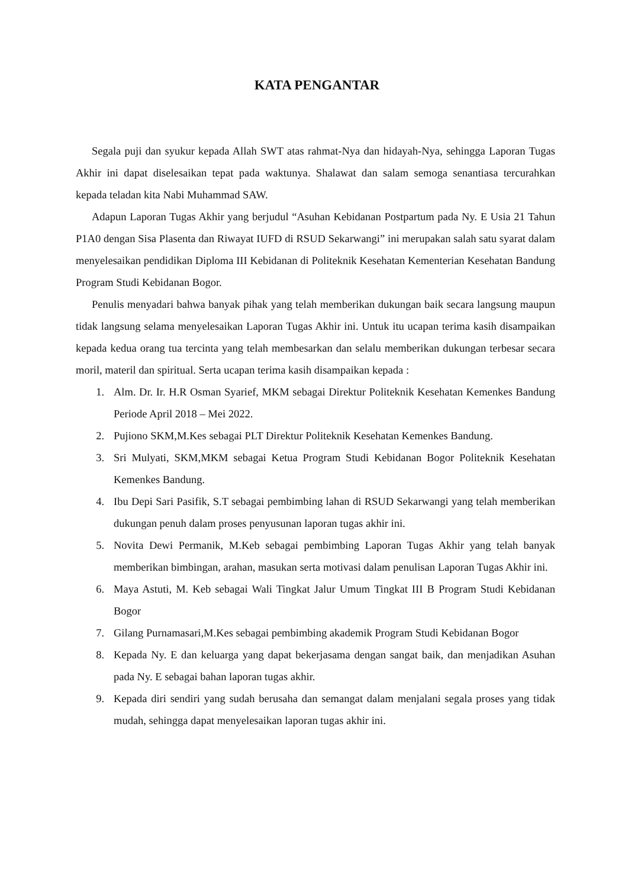KATA PENGANTAR
Segala puji dan syukur kepada Allah SWT atas rahmat-Nya dan hidayah-Nya, sehingga Laporan Tugas Akhir ini dapat diselesaikan tepat pada waktunya. Shalawat dan salam semoga senantiasa tercurahkan kepada teladan kita Nabi Muhammad SAW.
Adapun Laporan Tugas Akhir yang berjudul “Asuhan Kebidanan Postpartum pada Ny. E Usia 21 Tahun P1A0 dengan Sisa Plasenta dan Riwayat IUFD di RSUD Sekarwangi” ini merupakan salah satu syarat dalam menyelesaikan pendidikan Diploma III Kebidanan di Politeknik Kesehatan Kementerian Kesehatan Bandung Program Studi Kebidanan Bogor.
Penulis menyadari bahwa banyak pihak yang telah memberikan dukungan baik secara langsung maupun tidak langsung selama menyelesaikan Laporan Tugas Akhir ini. Untuk itu ucapan terima kasih disampaikan kepada kedua orang tua tercinta yang telah membesarkan dan selalu memberikan dukungan terbesar secara moril, materil dan spiritual. Serta ucapan terima kasih disampaikan kepada :
1. Alm. Dr. Ir. H.R Osman Syarief, MKM sebagai Direktur Politeknik Kesehatan Kemenkes Bandung Periode April 2018 – Mei 2022.
2. Pujiono SKM,M.Kes sebagai PLT Direktur Politeknik Kesehatan Kemenkes Bandung.
3. Sri Mulyati, SKM,MKM sebagai Ketua Program Studi Kebidanan Bogor Politeknik Kesehatan Kemenkes Bandung.
4. Ibu Depi Sari Pasifik, S.T sebagai pembimbing lahan di RSUD Sekarwangi yang telah memberikan dukungan penuh dalam proses penyusunan laporan tugas akhir ini.
5. Novita Dewi Permanik, M.Keb sebagai pembimbing Laporan Tugas Akhir yang telah banyak memberikan bimbingan, arahan, masukan serta motivasi dalam penulisan Laporan Tugas Akhir ini.
6. Maya Astuti, M. Keb sebagai Wali Tingkat Jalur Umum Tingkat III B Program Studi Kebidanan Bogor
7. Gilang Purnamasari,M.Kes sebagai pembimbing akademik Program Studi Kebidanan Bogor
8. Kepada Ny. E dan keluarga yang dapat bekerjasama dengan sangat baik, dan menjadikan Asuhan pada Ny. E sebagai bahan laporan tugas akhir.
9. Kepada diri sendiri yang sudah berusaha dan semangat dalam menjalani segala proses yang tidak mudah, sehingga dapat menyelesaikan laporan tugas akhir ini.